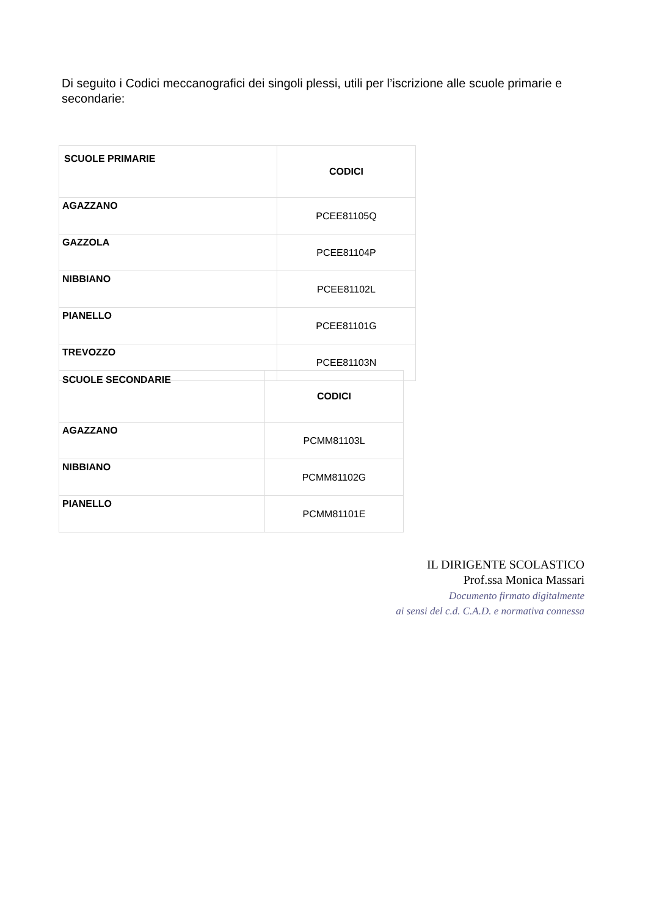Di seguito i Codici meccanografici dei singoli plessi, utili per l’iscrizione alle scuole primarie e secondarie:
| SCUOLE PRIMARIE | CODICI |
| --- | --- |
| AGAZZANO | PCEE81105Q |
| GAZZOLA | PCEE81104P |
| NIBBIANO | PCEE81102L |
| PIANELLO | PCEE81101G |
| TREVOZZO | PCEE81103N |
| SCUOLE SECONDARIE | CODICI |
| --- | --- |
| AGAZZANO | PCMM81103L |
| NIBBIANO | PCMM81102G |
| PIANELLO | PCMM81101E |
IL DIRIGENTE SCOLASTICO
Prof.ssa Monica Massari
Documento firmato digitalmente
ai sensi del c.d. C.A.D. e normativa connessa